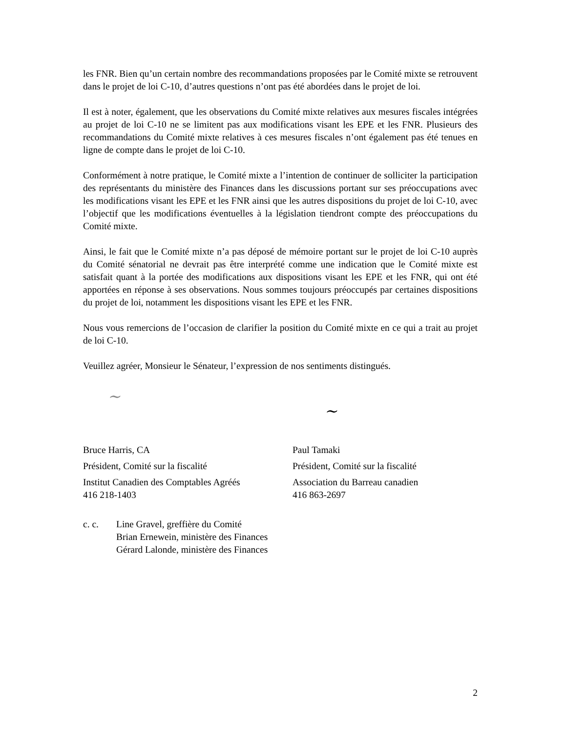les FNR. Bien qu’un certain nombre des recommandations proposées par le Comité mixte se retrouvent dans le projet de loi C-10, d’autres questions n’ont pas été abordées dans le projet de loi.
Il est à noter, également, que les observations du Comité mixte relatives aux mesures fiscales intégrées au projet de loi C-10 ne se limitent pas aux modifications visant les EPE et les FNR. Plusieurs des recommandations du Comité mixte relatives à ces mesures fiscales n’ont également pas été tenues en ligne de compte dans le projet de loi C-10.
Conformément à notre pratique, le Comité mixte a l’intention de continuer de solliciter la participation des représentants du ministère des Finances dans les discussions portant sur ses préoccupations avec les modifications visant les EPE et les FNR ainsi que les autres dispositions du projet de loi C-10, avec l’objectif que les modifications éventuelles à la législation tiendront compte des préoccupations du Comité mixte.
Ainsi, le fait que le Comité mixte n’a pas déposé de mémoire portant sur le projet de loi C-10 auprès du Comité sénatorial ne devrait pas être interprété comme une indication que le Comité mixte est satisfait quant à la portée des modifications aux dispositions visant les EPE et les FNR, qui ont été apportées en réponse à ses observations. Nous sommes toujours préoccupés par certaines dispositions du projet de loi, notamment les dispositions visant les EPE et les FNR.
Nous vous remercions de l’occasion de clarifier la position du Comité mixte en ce qui a trait au projet de loi C-10.
Veuillez agréer, Monsieur le Sénateur, l’expression de nos sentiments distingués.
~
~
Bruce Harris, CA
Président, Comité sur la fiscalité
Institut Canadien des Comptables Agréés
416 218-1403
Paul Tamaki
Président, Comité sur la fiscalité
Association du Barreau canadien
416 863-2697
c. c. Line Gravel, greffière du Comité
Brian Ernewein, ministère des Finances
Gérard Lalonde, ministère des Finances
2